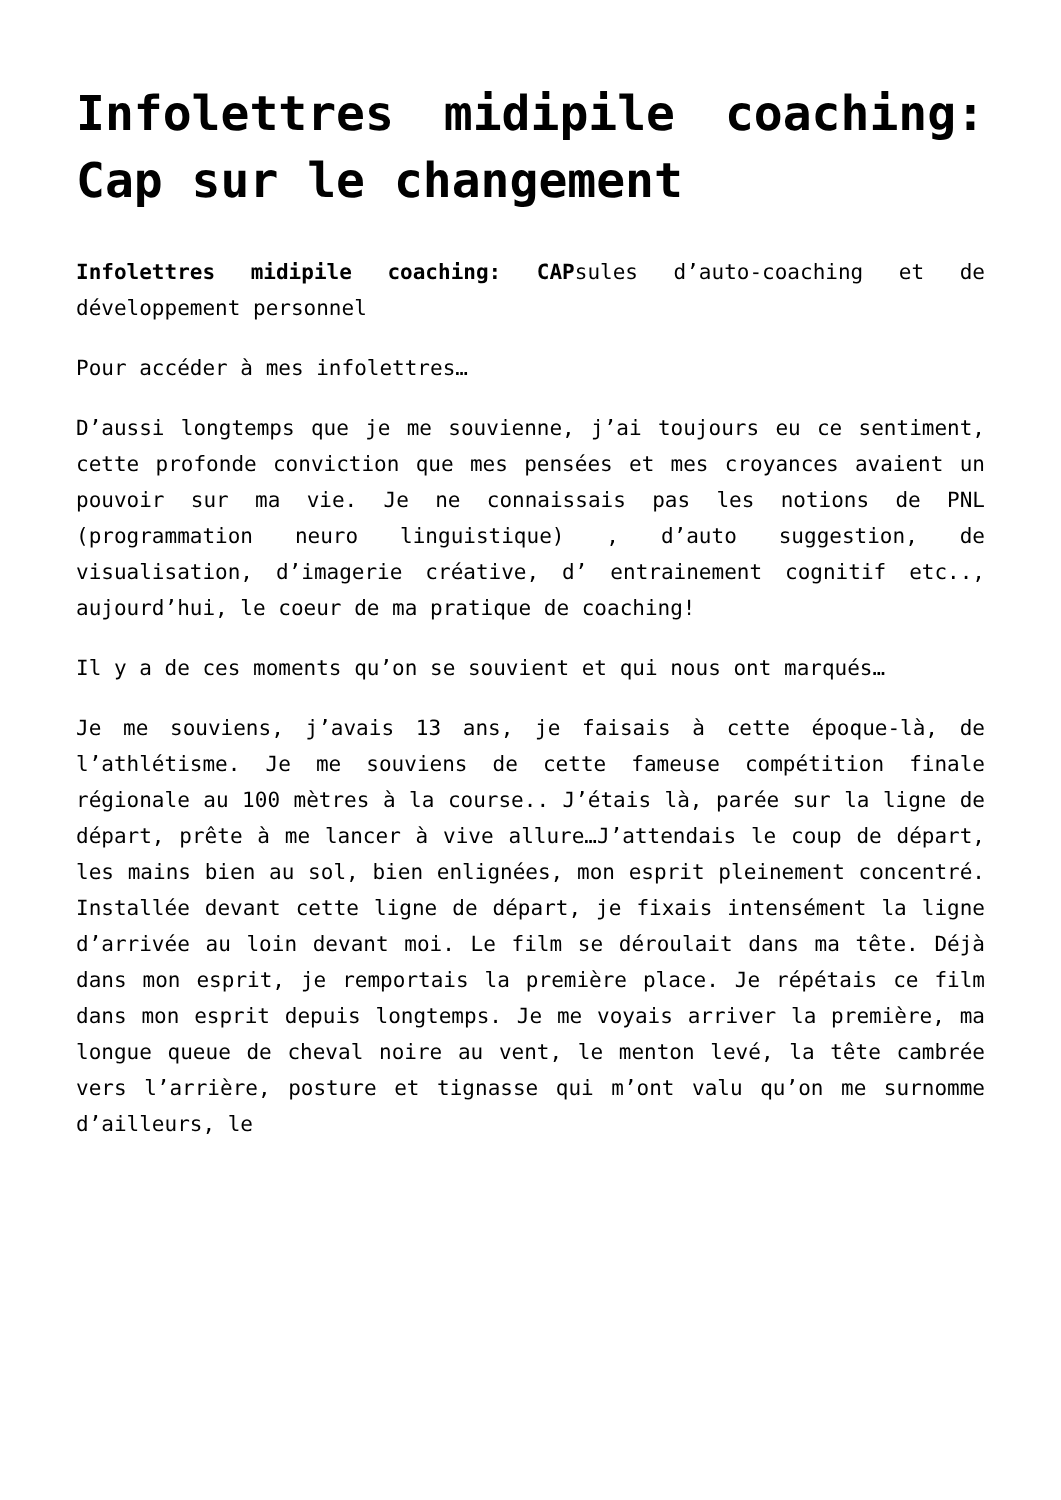Infolettres midipile coaching: Cap sur le changement
Infolettres midipile coaching: CAPsules d’auto-coaching et de développement personnel
Pour accéder à mes infolettres…
D’aussi longtemps que je me souvienne, j’ai toujours eu ce sentiment, cette profonde conviction que mes pensées et mes croyances avaient un pouvoir sur ma vie. Je ne connaissais pas les notions de PNL (programmation neuro linguistique) , d’auto suggestion, de visualisation, d’imagerie créative, d’ entrainement cognitif etc.., aujourd’hui, le coeur de ma pratique de coaching!
Il y a de ces moments qu’on se souvient et qui nous ont marqués…
Je me souviens, j’avais 13 ans, je faisais à cette époque-là, de l’athlétisme. Je me souviens de cette fameuse compétition finale régionale au 100 mètres à la course.. J’étais là, parée sur la ligne de départ, prête à me lancer à vive allure…J’attendais le coup de départ, les mains bien au sol, bien enlignées, mon esprit pleinement concentré. Installée devant cette ligne de départ, je fixais intensément la ligne d’arrivée au loin devant moi. Le film se déroulait dans ma tête. Déjà dans mon esprit, je remportais la première place. Je répétais ce film dans mon esprit depuis longtemps. Je me voyais arriver la première, ma longue queue de cheval noire au vent, le menton levé, la tête cambrée vers l’arrière, posture et tignasse qui m’ont valu qu’on me surnomme d’ailleurs, le